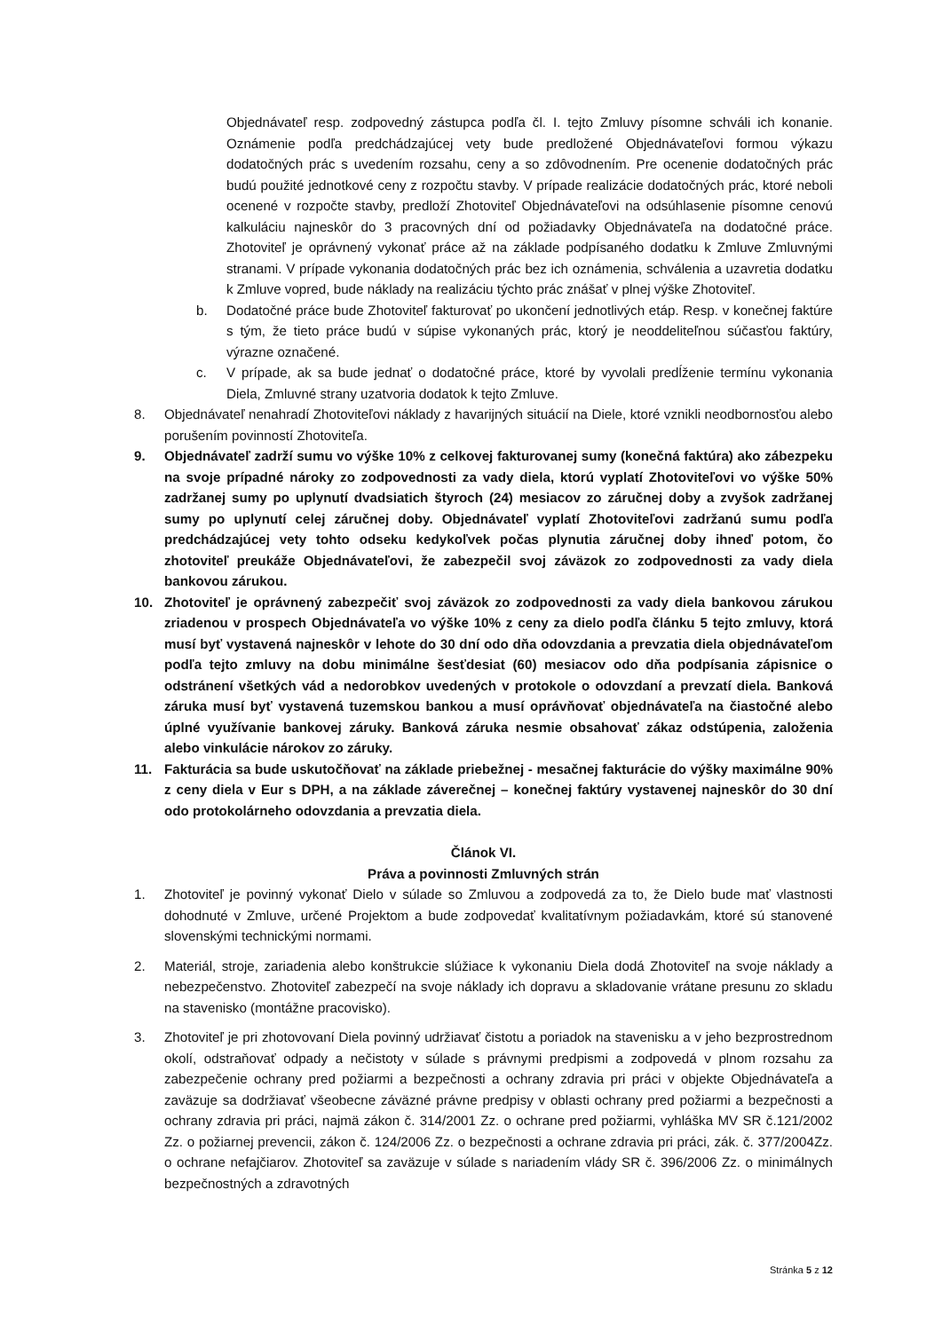Objednávateľ resp. zodpovedný zástupca podľa čl. I. tejto Zmluvy písomne schváli ich konanie. Oznámenie podľa predchádzajúcej vety bude predložené Objednávateľovi formou výkazu dodatočných prác s uvedením rozsahu, ceny a so zdôvodnením. Pre ocenenie dodatočných prác budú použité jednotkové ceny z rozpočtu stavby. V prípade realizácie dodatočných prác, ktoré neboli ocenené v rozpočte stavby, predloží Zhotoviteľ Objednávateľovi na odsúhlasenie písomne cenovú kalkuláciu najneskôr do 3 pracovných dní od požiadavky Objednávateľa na dodatočné práce. Zhotoviteľ je oprávnený vykonať práce až na základe podpísaného dodatku k Zmluve Zmluvnými stranami. V prípade vykonania dodatočných prác bez ich oznámenia, schválenia a uzavretia dodatku k Zmluve vopred, bude náklady na realizáciu týchto prác znášať v plnej výške Zhotoviteľ.
b. Dodatočné práce bude Zhotoviteľ fakturovať po ukončení jednotlivých etáp. Resp. v konečnej faktúre s tým, že tieto práce budú v súpise vykonaných prác, ktorý je neoddeliteľnou súčasťou faktúry, výrazne označené.
c. V prípade, ak sa bude jednať o dodatočné práce, ktoré by vyvolali predĺženie termínu vykonania Diela, Zmluvné strany uzatvoria dodatok k tejto Zmluve.
8. Objednávateľ nenahradí Zhotoviteľovi náklady z havarijných situácií na Diele, ktoré vznikli neodbornosťou alebo porušením povinností Zhotoviteľa.
9. Objednávateľ zadrží sumu vo výške 10% z celkovej fakturovanej sumy (konečná faktúra) ako zábezpeku na svoje prípadné nároky zo zodpovednosti za vady diela, ktorú vyplatí Zhotoviteľovi vo výške 50% zadržanej sumy po uplynutí dvadsiatich štyroch (24) mesiacov zo záručnej doby a zvyšok zadržanej sumy po uplynutí celej záručnej doby. Objednávateľ vyplatí Zhotoviteľovi zadržanú sumu podľa predchádzajúcej vety tohto odseku kedykoľvek počas plynutia záručnej doby ihneď potom, čo zhotoviteľ preukáže Objednávateľovi, že zabezpečil svoj záväzok zo zodpovednosti za vady diela bankovou zárukou.
10. Zhotoviteľ je oprávnený zabezpečiť svoj záväzok zo zodpovednosti za vady diela bankovou zárukou zriadenou v prospech Objednávateľa vo výške 10% z ceny za dielo podľa článku 5 tejto zmluvy, ktorá musí byť vystavená najneskôr v lehote do 30 dní odo dňa odovzdania a prevzatia diela objednávateľom podľa tejto zmluvy na dobu minimálne šesťdesiat (60) mesiacov odo dňa podpísania zápisnice o odstránení všetkých vád a nedorobkov uvedených v protokole o odovzdaní a prevzatí diela. Banková záruka musí byť vystavená tuzemskou bankou a musí oprávňovať objednávateľa na čiastočné alebo úplné využívanie bankovej záruky. Banková záruka nesmie obsahovať zákaz odstúpenia, založenia alebo vinkulácie nárokov zo záruky.
11. Fakturácia sa bude uskutočňovať na základe priebežnej - mesačnej fakturácie do výšky maximálne 90% z ceny diela v Eur s DPH, a na základe záverečnej – konečnej faktúry vystavenej najneskôr do 30 dní odo protokolárneho odovzdania a prevzatia diela.
Článok VI.
Práva a povinnosti Zmluvných strán
1. Zhotoviteľ je povinný vykonať Dielo v súlade so Zmluvou a zodpovedá za to, že Dielo bude mať vlastnosti dohodnuté v Zmluve, určené Projektom a bude zodpovedať kvalitatívnym požiadavkám, ktoré sú stanovené slovenskými technickými normami.
2. Materiál, stroje, zariadenia alebo konštrukcie slúžiace k vykonaniu Diela dodá Zhotoviteľ na svoje náklady a nebezpečenstvo. Zhotoviteľ zabezpečí na svoje náklady ich dopravu a skladovanie vrátane presunu zo skladu na stavenisko (montážne pracovisko).
3. Zhotoviteľ je pri zhotovovaní Diela povinný udržiavať čistotu a poriadok na stavenisku a v jeho bezprostrednom okolí, odstraňovať odpady a nečistoty v súlade s právnymi predpismi a zodpovedá v plnom rozsahu za zabezpečenie ochrany pred požiarmi a bezpečnosti a ochrany zdravia pri práci v objekte Objednávateľa a zaväzuje sa dodržiavať všeobecne záväzné právne predpisy v oblasti ochrany pred požiarmi a bezpečnosti a ochrany zdravia pri práci, najmä zákon č. 314/2001 Zz. o ochrane pred požiarmi, vyhláška MV SR č.121/2002 Zz. o požiarnej prevencii, zákon č. 124/2006 Zz. o bezpečnosti a ochrane zdravia pri práci, zák. č. 377/2004Zz. o ochrane nefajčiarov. Zhotoviteľ sa zaväzuje v súlade s nariadením vlády SR č. 396/2006 Zz. o minimálnych bezpečnostných a zdravotných
Stránka 5 z 12